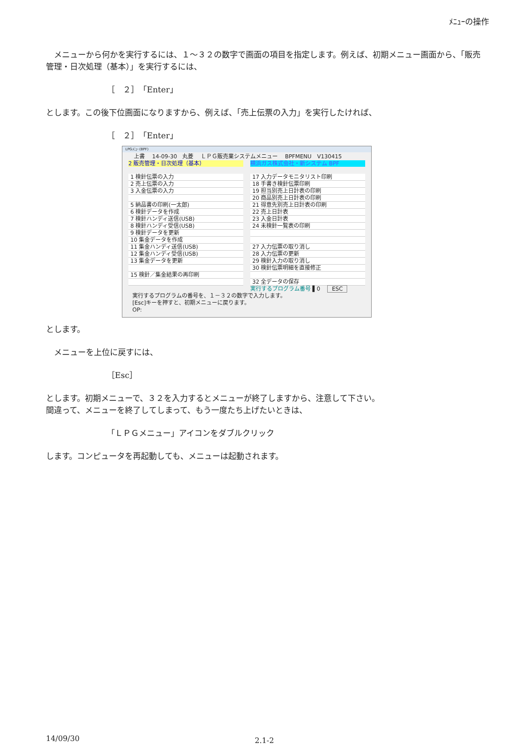ﾒﾆｭｰの操作
　メニューから何かを実行するには、１～３２の数字で画面の項目を指定します。例えば、初期メニュー画面から、「販売管理・日次処理（基本）」を実行するには、
［　２］「Enter」
とします。この後下位画面になりますから、例えば、「売上伝票の入力」を実行したければ、
［　２］「Enter」
LPGﾒﾆｭｰ (BPF)
　上書　 14-09-30　丸菱　 ＬＰＧ販売業システムメニュー　 BPFMENU　V130415
2 販売管理・日次処理（基本） 横浜ガス株式会社・新システム BPF
1 検針伝票の入力
2 売上伝票の入力
3 入金伝票の入力
5 納品書の印刷(一太郎)
6 検針データを作成
7 検針ハンディ送信(USB)
8 検針ハンディ受信(USB)
9 検針データを更新
10 集金データを作成
11 集金ハンディ送信(USB)
12 集金ハンディ受信(USB)
13 集金データを更新
15 検針／集金結果の再印刷
17 入力データモニタリスト印刷
18 手書き検針伝票印刷
19 担当別売上日計表の印刷
20 商品別売上日計表の印刷
21 得意先別売上日計表の印刷
22 売上日計表
23 入金日計表
24 未検針一覧表の印刷
27 入力伝票の取り消し
28 入力伝票の更新
29 検針入力の取り消し
30 検針伝票明細を直接修正
32 全データの保存
実行するプログラム番号 ▌0　 ESC
実行するプログラムの番号を、１－３２の数字で入力します。
[Esc]キーを押すと、初期メニューに戻ります。
OP:
とします。
　メニューを上位に戻すには、
［Esc］
とします。初期メニューで、３２を入力するとメニューが終了しますから、注意して下さい。
間違って、メニューを終了してしまって、もう一度たち上げたいときは、
「ＬＰＧメニュー」アイコンをダブルクリック
します。コンピュータを再起動しても、メニューは起動されます。
14/09/30 2.1-2